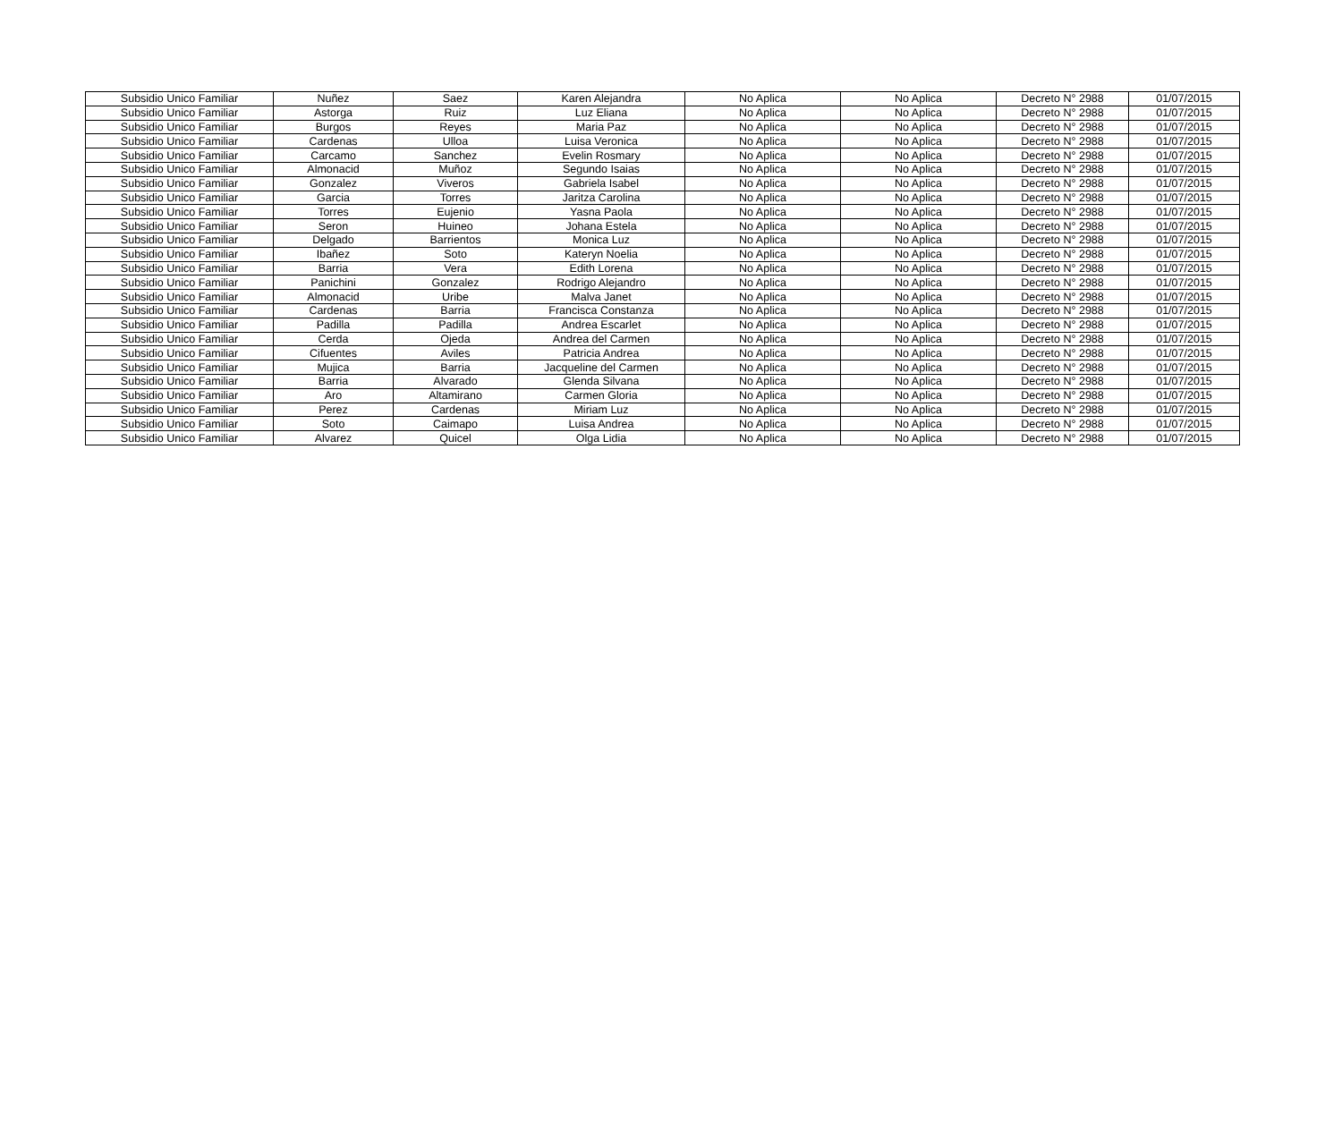| Subsidio Unico Familiar | Nuñez | Saez | Karen Alejandra | No Aplica | No Aplica | Decreto N° 2988 | 01/07/2015 |
| Subsidio Unico Familiar | Astorga | Ruiz | Luz Eliana | No Aplica | No Aplica | Decreto N° 2988 | 01/07/2015 |
| Subsidio Unico Familiar | Burgos | Reyes | Maria Paz | No Aplica | No Aplica | Decreto N° 2988 | 01/07/2015 |
| Subsidio Unico Familiar | Cardenas | Ulloa | Luisa Veronica | No Aplica | No Aplica | Decreto N° 2988 | 01/07/2015 |
| Subsidio Unico Familiar | Carcamo | Sanchez | Evelin Rosmary | No Aplica | No Aplica | Decreto N° 2988 | 01/07/2015 |
| Subsidio Unico Familiar | Almonacid | Muñoz | Segundo Isaias | No Aplica | No Aplica | Decreto N° 2988 | 01/07/2015 |
| Subsidio Unico Familiar | Gonzalez | Viveros | Gabriela Isabel | No Aplica | No Aplica | Decreto N° 2988 | 01/07/2015 |
| Subsidio Unico Familiar | Garcia | Torres | Jaritza Carolina | No Aplica | No Aplica | Decreto N° 2988 | 01/07/2015 |
| Subsidio Unico Familiar | Torres | Eujenio | Yasna Paola | No Aplica | No Aplica | Decreto N° 2988 | 01/07/2015 |
| Subsidio Unico Familiar | Seron | Huineo | Johana Estela | No Aplica | No Aplica | Decreto N° 2988 | 01/07/2015 |
| Subsidio Unico Familiar | Delgado | Barrientos | Monica Luz | No Aplica | No Aplica | Decreto N° 2988 | 01/07/2015 |
| Subsidio Unico Familiar | Ibañez | Soto | Kateryn Noelia | No Aplica | No Aplica | Decreto N° 2988 | 01/07/2015 |
| Subsidio Unico Familiar | Barria | Vera | Edith Lorena | No Aplica | No Aplica | Decreto N° 2988 | 01/07/2015 |
| Subsidio Unico Familiar | Panichini | Gonzalez | Rodrigo Alejandro | No Aplica | No Aplica | Decreto N° 2988 | 01/07/2015 |
| Subsidio Unico Familiar | Almonacid | Uribe | Malva Janet | No Aplica | No Aplica | Decreto N° 2988 | 01/07/2015 |
| Subsidio Unico Familiar | Cardenas | Barria | Francisca Constanza | No Aplica | No Aplica | Decreto N° 2988 | 01/07/2015 |
| Subsidio Unico Familiar | Padilla | Padilla | Andrea Escarlet | No Aplica | No Aplica | Decreto N° 2988 | 01/07/2015 |
| Subsidio Unico Familiar | Cerda | Ojeda | Andrea del Carmen | No Aplica | No Aplica | Decreto N° 2988 | 01/07/2015 |
| Subsidio Unico Familiar | Cifuentes | Aviles | Patricia Andrea | No Aplica | No Aplica | Decreto N° 2988 | 01/07/2015 |
| Subsidio Unico Familiar | Mujica | Barria | Jacqueline del Carmen | No Aplica | No Aplica | Decreto N° 2988 | 01/07/2015 |
| Subsidio Unico Familiar | Barria | Alvarado | Glenda Silvana | No Aplica | No Aplica | Decreto N° 2988 | 01/07/2015 |
| Subsidio Unico Familiar | Aro | Altamirano | Carmen Gloria | No Aplica | No Aplica | Decreto N° 2988 | 01/07/2015 |
| Subsidio Unico Familiar | Perez | Cardenas | Miriam Luz | No Aplica | No Aplica | Decreto N° 2988 | 01/07/2015 |
| Subsidio Unico Familiar | Soto | Caimapo | Luisa Andrea | No Aplica | No Aplica | Decreto N° 2988 | 01/07/2015 |
| Subsidio Unico Familiar | Alvarez | Quicel | Olga Lidia | No Aplica | No Aplica | Decreto N° 2988 | 01/07/2015 |